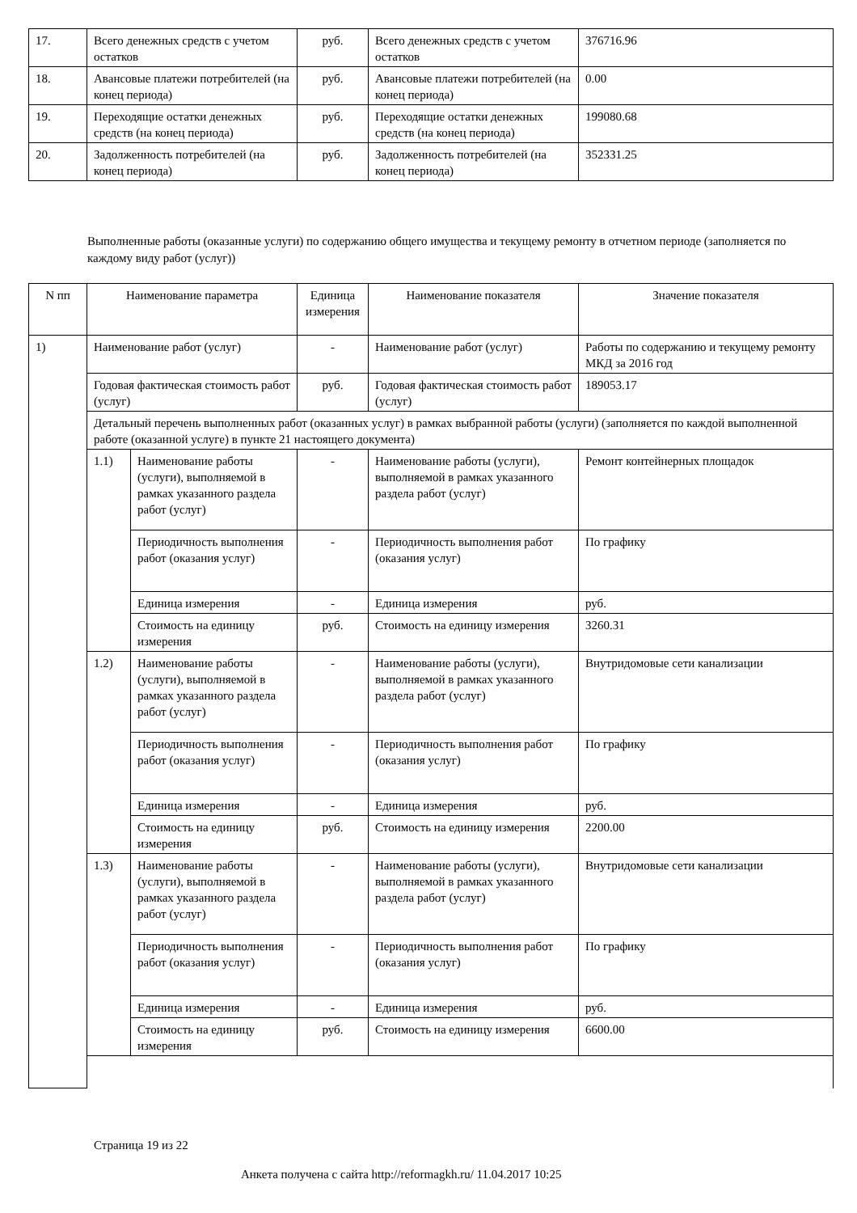| 17. | Всего денежных средств с учетом остатков | руб. | Всего денежных средств с учетом остатков | 376716.96 |
| 18. | Авансовые платежи потребителей (на конец периода) | руб. | Авансовые платежи потребителей (на конец периода) | 0.00 |
| 19. | Переходящие остатки денежных средств (на конец периода) | руб. | Переходящие остатки денежных средств (на конец периода) | 199080.68 |
| 20. | Задолженность потребителей (на конец периода) | руб. | Задолженность потребителей (на конец периода) | 352331.25 |
Выполненные работы (оказанные услуги) по содержанию общего имущества и текущему ремонту в отчетном периоде (заполняется по каждому виду работ (услуг))
| N пп | Наименование параметра | | Единица измерения | Наименование показателя | Значение показателя |
| --- | --- | --- | --- | --- | --- |
| 1) | Наименование работ (услуг) | | - | Наименование работ (услуг) | Работы по содержанию и текущему ремонту МКД за 2016 год |
| | Годовая фактическая стоимость работ (услуг) | | руб. | Годовая фактическая стоимость работ (услуг) | 189053.17 |
| | Детальный перечень выполненных работ (оказанных услуг) в рамках выбранной работы (услуги) (заполняется по каждой выполненной работе (оказанной услуге) в пункте 21 настоящего документа) | | | | |
| | 1.1) | Наименование работы (услуги), выполняемой в рамках указанного раздела работ (услуг) | - | Наименование работы (услуги), выполняемой в рамках указанного раздела работ (услуг) | Ремонт контейнерных площадок |
| | | Периодичность выполнения работ (оказания услуг) | - | Периодичность выполнения работ (оказания услуг) | По графику |
| | | Единица измерения | - | Единица измерения | руб. |
| | | Стоимость на единицу измерения | руб. | Стоимость на единицу измерения | 3260.31 |
| | 1.2) | Наименование работы (услуги), выполняемой в рамках указанного раздела работ (услуг) | - | Наименование работы (услуги), выполняемой в рамках указанного раздела работ (услуг) | Внутридомовые сети канализации |
| | | Периодичность выполнения работ (оказания услуг) | - | Периодичность выполнения работ (оказания услуг) | По графику |
| | | Единица измерения | - | Единица измерения | руб. |
| | | Стоимость на единицу измерения | руб. | Стоимость на единицу измерения | 2200.00 |
| | 1.3) | Наименование работы (услуги), выполняемой в рамках указанного раздела работ (услуг) | - | Наименование работы (услуги), выполняемой в рамках указанного раздела работ (услуг) | Внутридомовые сети канализации |
| | | Периодичность выполнения работ (оказания услуг) | - | Периодичность выполнения работ (оказания услуг) | По графику |
| | | Единица измерения | - | Единица измерения | руб. |
| | | Стоимость на единицу измерения | руб. | Стоимость на единицу измерения | 6600.00 |
Страница 19 из 22
Анкета получена с сайта http://reformagkh.ru/ 11.04.2017 10:25